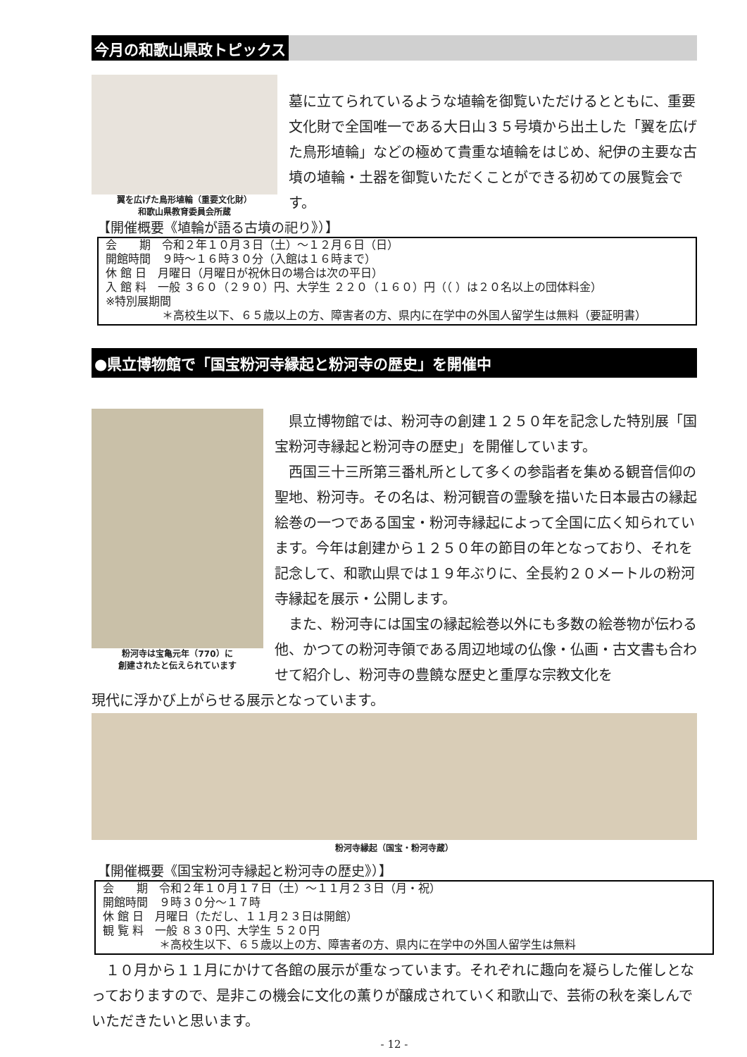今月の和歌山県政トピックス
翼を広げた鳥形埴輪（重要文化財）
和歌山県教育委員会所蔵
墓に立てられているような埴輪を御覧いただけるとともに、重要文化財で全国唯一である大日山３５号墳から出土した「翼を広げた鳥形埴輪」などの極めて貴重な埴輪をはじめ、紀伊の主要な古墳の埴輪・土器を御覧いただくことができる初めての展覧会です。
【開催概要《埴輪が語る古墳の祀り》）】
会　　期　令和２年１０月３日（土）～１２月６日（日）
開館時間　９時～１６時３０分（入館は１６時まで）
休 館 日　月曜日（月曜日が祝休日の場合は次の平日）
入 館 料　一般 ３６０（２９０）円、大学生 ２２０（１６０）円（（ ）は２０名以上の団体料金）
※特別展期間
　　　　　＊高校生以下、６５歳以上の方、障害者の方、県内に在学中の外国人留学生は無料（要証明書）
●県立博物館で「国宝粉河寺縁起と粉河寺の歴史」を開催中
粉河寺は宝亀元年（770）に
創建されたと伝えられています
　県立博物館では、粉河寺の創建１２５０年を記念した特別展「国宝粉河寺縁起と粉河寺の歴史」を開催しています。
　西国三十三所第三番札所として多くの参詣者を集める観音信仰の聖地、粉河寺。その名は、粉河観音の霊験を描いた日本最古の縁起絵巻の一つである国宝・粉河寺縁起によって全国に広く知られています。今年は創建から１２５０年の節目の年となっており、それを記念して、和歌山県では１９年ぶりに、全長約２０メートルの粉河寺縁起を展示・公開します。
　また、粉河寺には国宝の縁起絵巻以外にも多数の絵巻物が伝わる他、かつての粉河寺領である周辺地域の仏像・仏画・古文書も合わせて紹介し、粉河寺の豊饒な歴史と重厚な宗教文化を
現代に浮かび上がらせる展示となっています。
粉河寺縁起（国宝・粉河寺蔵）
【開催概要《国宝粉河寺縁起と粉河寺の歴史》）】
会　　期　令和２年１０月１７日（土）～１１月２３日（月・祝）
開館時間　９時３０分～１７時
休 館 日　月曜日（ただし、１１月２３日は開館）
観 覧 料　一般 ８３０円、大学生 ５２０円
　　　　　＊高校生以下、６５歳以上の方、障害者の方、県内に在学中の外国人留学生は無料
　１０月から１１月にかけて各館の展示が重なっています。それぞれに趣向を凝らした催しとなっておりますので、是非この機会に文化の薫りが醸成されていく和歌山で、芸術の秋を楽しんでいただきたいと思います。
- 12 -